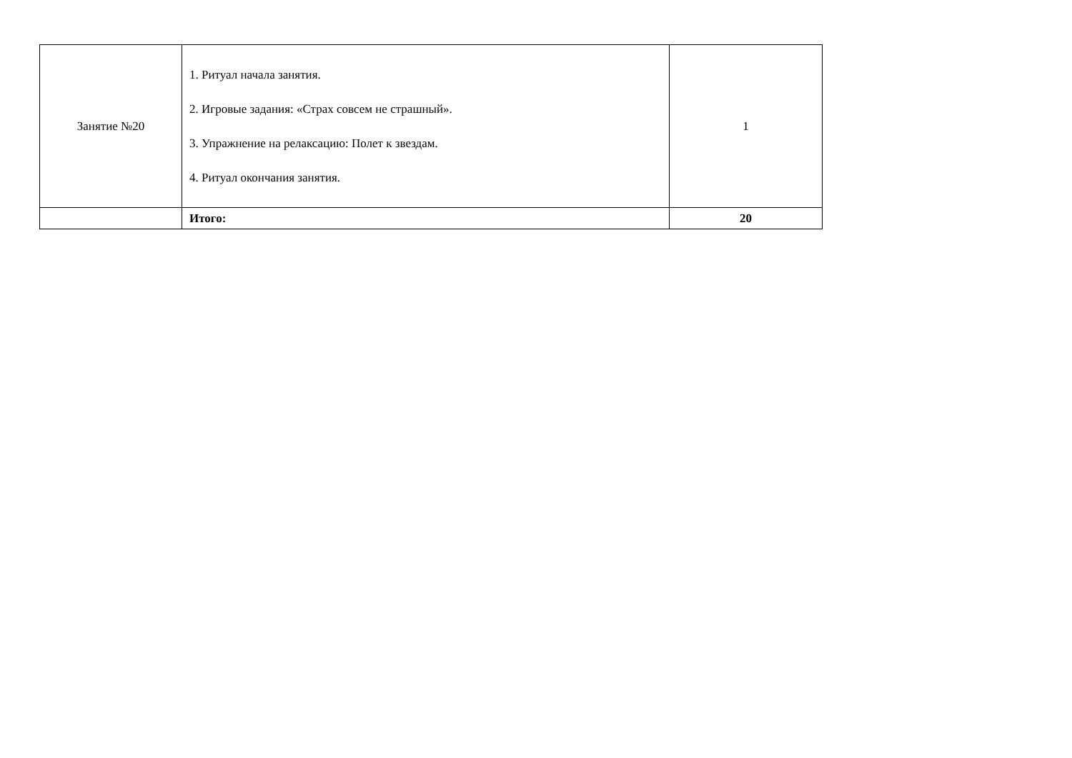| Занятие №20 | 1. Ритуал начала занятия. 2. Игровые задания: «Страх совсем не страшный». 3. Упражнение на релаксацию: Полет к звездам. 4. Ритуал окончания занятия. | 1 |
| | Итого: | 20 |